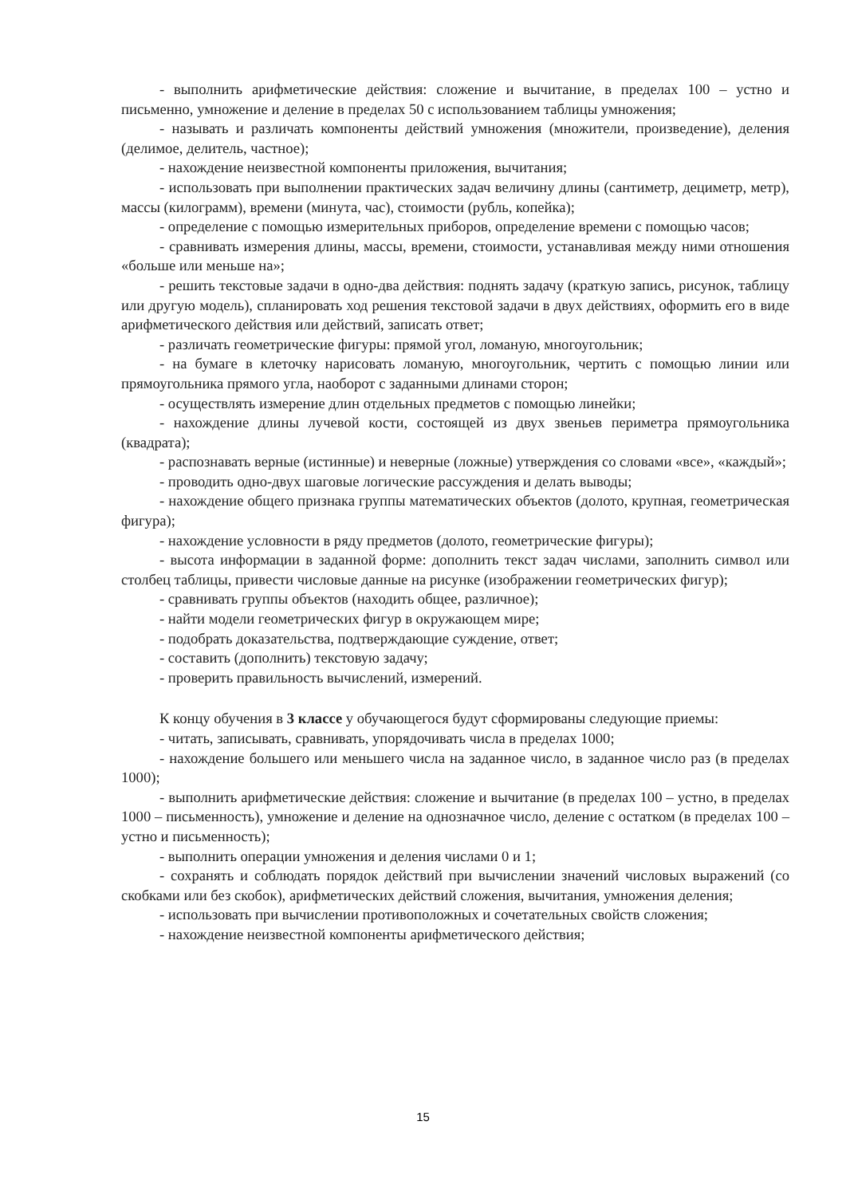- выполнить арифметические действия: сложение и вычитание, в пределах 100 – устно и письменно, умножение и деление в пределах 50 с использованием таблицы умножения;
- называть и различать компоненты действий умножения (множители, произведение), деления (делимое, делитель, частное);
- нахождение неизвестной компоненты приложения, вычитания;
- использовать при выполнении практических задач величину длины (сантиметр, дециметр, метр), массы (килограмм), времени (минута, час), стоимости (рубль, копейка);
- определение с помощью измерительных приборов, определение времени с помощью часов;
- сравнивать измерения длины, массы, времени, стоимости, устанавливая между ними отношения «больше или меньше на»;
- решить текстовые задачи в одно-два действия: поднять задачу (краткую запись, рисунок, таблицу или другую модель), спланировать ход решения текстовой задачи в двух действиях, оформить его в виде арифметического действия или действий, записать ответ;
- различать геометрические фигуры: прямой угол, ломаную, многоугольник;
- на бумаге в клеточку нарисовать ломаную, многоугольник, чертить с помощью линии или прямоугольника прямого угла, наоборот с заданными длинами сторон;
- осуществлять измерение длин отдельных предметов с помощью линейки;
- нахождение длины лучевой кости, состоящей из двух звеньев периметра прямоугольника (квадрата);
- распознавать верные (истинные) и неверные (ложные) утверждения со словами «все», «каждый»;
- проводить одно-двух шаговые логические рассуждения и делать выводы;
- нахождение общего признака группы математических объектов (долото, крупная, геометрическая фигура);
- нахождение условности в ряду предметов (долото, геометрические фигуры);
- высота информации в заданной форме: дополнить текст задач числами, заполнить символ или столбец таблицы, привести числовые данные на рисунке (изображении геометрических фигур);
- сравнивать группы объектов (находить общее, различное);
- найти модели геометрических фигур в окружающем мире;
- подобрать доказательства, подтверждающие суждение, ответ;
- составить (дополнить) текстовую задачу;
- проверить правильность вычислений, измерений.
К концу обучения в 3 классе у обучающегося будут сформированы следующие приемы:
- читать, записывать, сравнивать, упорядочивать числа в пределах 1000;
- нахождение большего или меньшего числа на заданное число, в заданное число раз (в пределах 1000);
- выполнить арифметические действия: сложение и вычитание (в пределах 100 – устно, в пределах 1000 – письменность), умножение и деление на однозначное число, деление с остатком (в пределах 100 – устно и письменность);
- выполнить операции умножения и деления числами 0 и 1;
- сохранять и соблюдать порядок действий при вычислении значений числовых выражений (со скобками или без скобок), арифметических действий сложения, вычитания, умножения деления;
- использовать при вычислении противоположных и сочетательных свойств сложения;
- нахождение неизвестной компоненты арифметического действия;
15